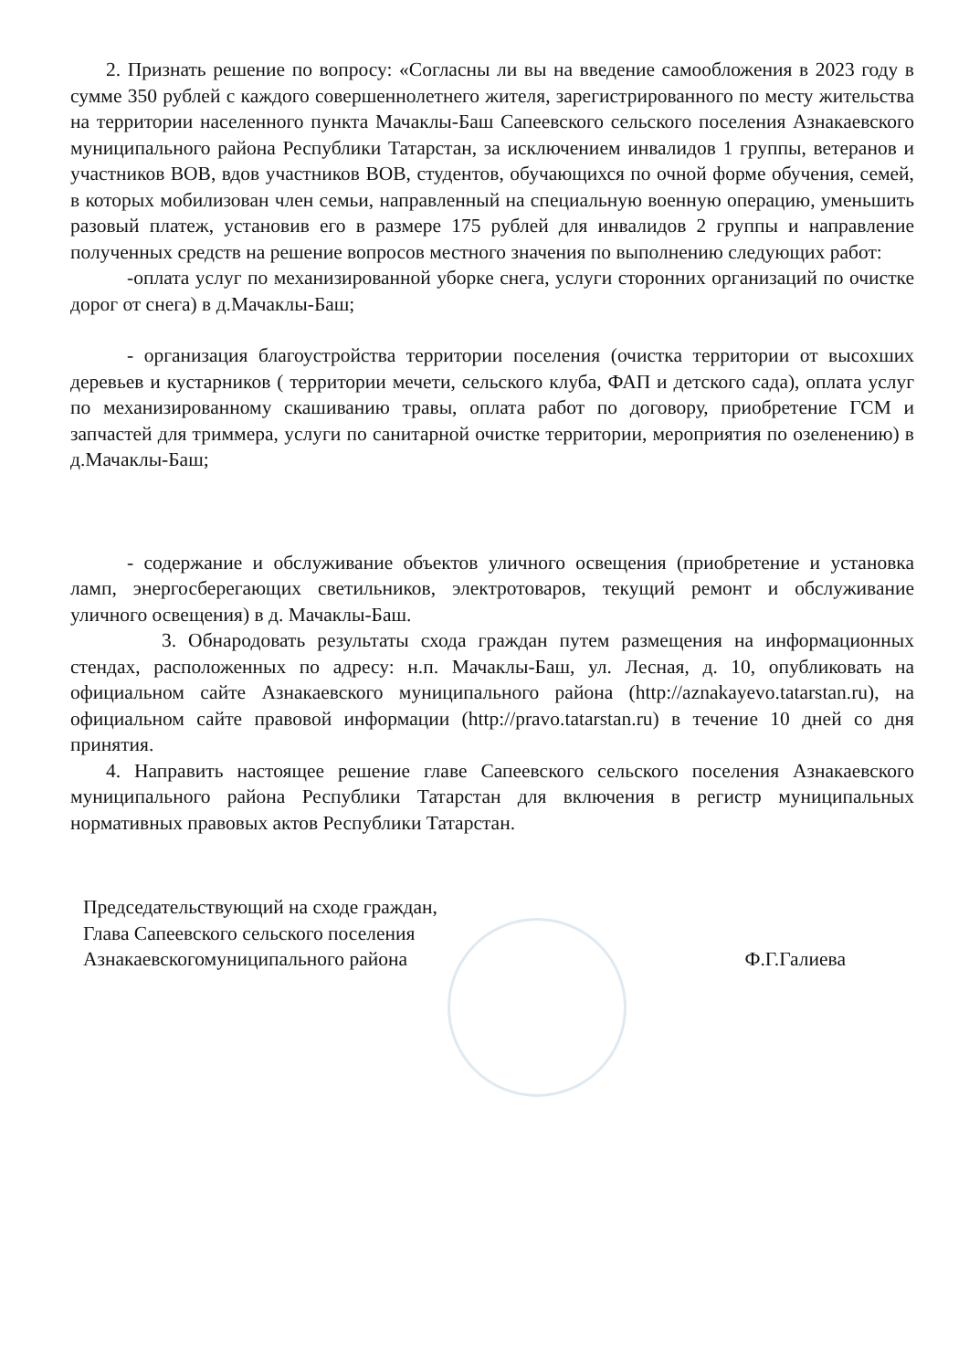2. Признать решение по вопросу: «Согласны ли вы на введение самообложения в 2023 году в сумме 350 рублей с каждого совершеннолетнего жителя, зарегистрированного по месту жительства на территории населенного пункта Мачаклы-Баш Сапеевского сельского поселения Азнакаевского муниципального района Республики Татарстан, за исключением инвалидов 1 группы, ветеранов и участников ВОВ, вдов участников ВОВ, студентов, обучающихся по очной форме обучения, семей, в которых мобилизован член семьи, направленный на специальную военную операцию, уменьшить разовый платеж, установив его в размере 175 рублей для инвалидов 2 группы и направление полученных средств на решение вопросов местного значения по выполнению следующих работ:
-оплата услуг по механизированной уборке снега, услуги сторонних организаций по очистке дорог от снега) в д.Мачаклы-Баш;
- организация благоустройства территории поселения (очистка территории от высохших деревьев и кустарников ( территории мечети, сельского клуба, ФАП и детского сада), оплата услуг по механизированному скашиванию травы, оплата работ по договору, приобретение ГСМ и запчастей для триммера, услуги по санитарной очистке территории, мероприятия по озеленению) в д.Мачаклы-Баш;
- содержание и обслуживание объектов уличного освещения (приобретение и установка ламп, энергосберегающих светильников, электротоваров, текущий ремонт и обслуживание уличного освещения) в д. Мачаклы-Баш.
3. Обнародовать результаты схода граждан путем размещения на информационных стендах, расположенных по адресу: н.п. Мачаклы-Баш, ул. Лесная, д. 10, опубликовать на официальном сайте Азнакаевского муниципального района (http://aznakayevo.tatarstan.ru), на официальном сайте правовой информации (http://pravo.tatarstan.ru) в течение 10 дней со дня принятия.
4. Направить настоящее решение главе Сапеевского сельского поселения Азнакаевского муниципального района Республики Татарстан для включения в регистр муниципальных нормативных правовых актов Республики Татарстан.
Председательствующий на сходе граждан,
Глава Сапеевского сельского поселения
Азнакаевскогомуниципального района
Ф.Г.Галиева